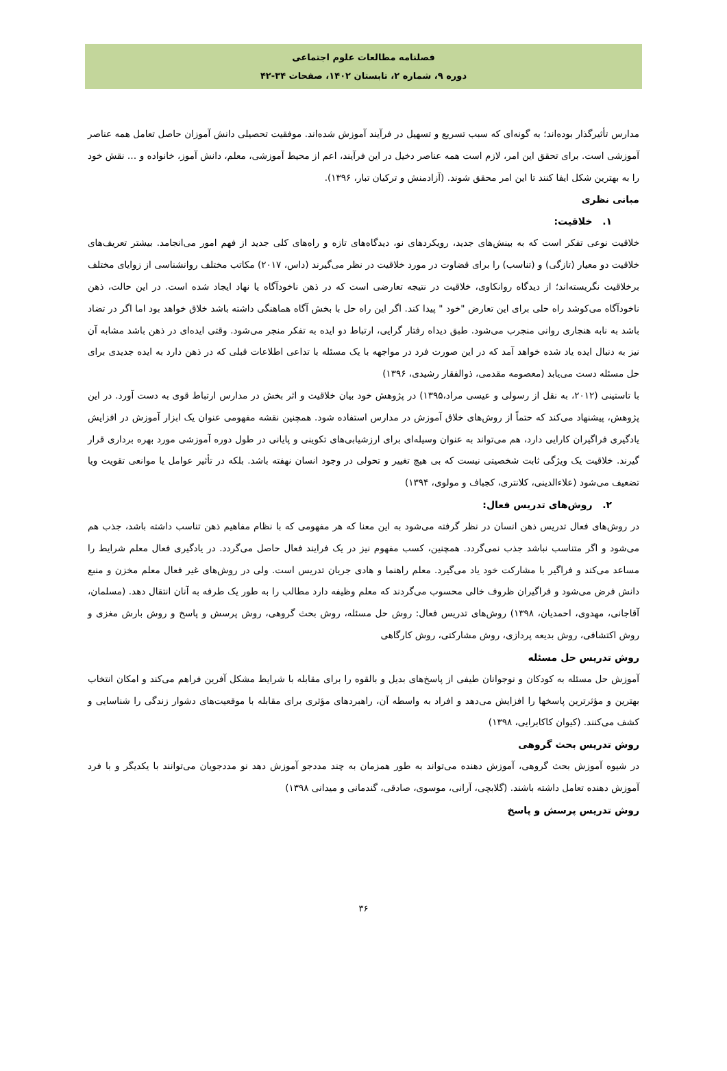فصلنامه مطالعات علوم اجتماعی
دوره ۹، شماره ۲، تابستان ۱۴۰۲، صفحات ۳۴-۴۲
مدارس تأثیرگذار بوده‌اند؛ به گونه‌ای که سبب تسریع و تسهیل در فرآیند آموزش شده‌اند. موفقیت تحصیلی دانش آموزان حاصل تعامل همه عناصر آموزشی است. برای تحقق این امر، لازم است همه عناصر دخیل در این فرآیند، اعم از محیط آموزشی، معلم، دانش آموز، خانواده و … نقش خود را به بهترین شکل ایفا کنند تا این امر محقق شوند. (آزادمنش و ترکیان تبار، ۱۳۹۶).
مبانی نظری
۱. خلاقیت:
خلاقیت نوعی تفکر است که به بینش‌های جدید، رویکردهای نو، دیدگاه‌های تازه و راه‌های کلی جدید از فهم امور می‌انجامد. بیشتر تعریف‌های خلاقیت دو معیار (تازگی) و (تناسب) را برای قضاوت در مورد خلاقیت در نظر می‌گیرند (داس، ۲۰۱۷) مکاتب مختلف روانشناسی از زوایای مختلف برخلاقیت نگریسته‌اند؛ از دیدگاه روانکاوی، خلاقیت در نتیجه تعارضی است که در ذهن ناخودآگاه یا نهاد ایجاد شده است. در این حالت، ذهن ناخودآگاه می‌کوشد راه حلی برای این تعارض "خود " پیدا کند. اگر این راه حل با بخش آگاه هماهنگی داشته باشد خلاق خواهد بود اما اگر در تضاد باشد به نابه هنجاری روانی منجرب می‌شود. طبق دیداه رفتار گرایی، ارتباط دو ایده به تفکر منجر می‌شود. وقتی ایده‌ای در ذهن باشد مشابه آن نیز به دنبال ایده یاد شده خواهد آمد که در این صورت فرد در مواجهه با یک مسئله با تداعی اطلاعات قبلی که در ذهن دارد به ایده جدیدی برای حل مسئله دست می‌یابد (معصومه مقدمی، ذوالفقار رشیدی، ۱۳۹۶)
با تاستینی (۲۰۱۲، به نقل از رسولی و عیسی مراد،۱۳۹۵) در پژوهش خود بیان خلاقیت و اثر بخش در مدارس ارتباط قوی به دست آورد. در این پژوهش، پیشنهاد می‌کند که حتماً از روش‌های خلاق آموزش در مدارس استفاده شود. همچنین نقشه مفهومی عنوان یک ابزار آموزش در افزایش یادگیری فراگیران کارایی دارد، هم می‌تواند به عنوان وسیله‌ای برای ارزشیابی‌های تکوینی و پایانی در طول دوره آموزشی مورد بهره برداری قرار گیرند. خلاقیت یک ویژگی ثابت شخصیتی نیست که بی هیچ تغییر و تحولی در وجود انسان نهفته باشد. بلکه در تأثیر عوامل یا موانعی تقویت ویا تضعیف می‌شود (علاءالدینی، کلانتری، کجباف و مولوی، ۱۳۹۴)
۲. روش‌های تدریس فعال:
در روش‌های فعال تدریس ذهن انسان در نظر گرفته می‌شود به این معنا که هر مفهومی که با نظام مفاهیم ذهن تناسب داشته باشد، جذب هم می‌شود و اگر متناسب نباشد جذب نمی‌گردد. همچنین، کسب مفهوم نیز در یک فرایند فعال حاصل می‌گردد. در یادگیری فعال معلم شرایط را مساعد می‌کند و فراگیر با مشارکت خود یاد می‌گیرد. معلم راهنما و هادی جریان تدریس است. ولی در روش‌های غیر فعال معلم مخزن و منبع دانش فرض می‌شود و فراگیران ظروف خالی محسوب می‌گردند که معلم وظیفه دارد مطالب را به طور یک طرفه به آنان انتقال دهد. (مسلمان، آقاجانی، مهدوی، احمدیان، ۱۳۹۸) روش‌های تدریس فعال: روش حل مسئله، روش بحث گروهی، روش پرسش و پاسخ و روش بارش مغزی و روش اکتشافی، روش بدیعه پردازی، روش مشارکتی، روش کارگاهی
روش تدریس حل مسئله
آموزش حل مسئله به کودکان و نوجوانان طیفی از پاسخ‌های بدیل و بالقوه را برای مقابله با شرایط مشکل آفرین فراهم می‌کند و امکان انتخاب بهترین و مؤثرترین پاسخها را افزایش می‌دهد و افراد به واسطه آن، راهبردهای مؤثری برای مقابله با موقعیت‌های دشوار زندگی را شناسایی و کشف می‌کنند. (کیوان کاکابرایی، ۱۳۹۸)
روش تدریس بحث گروهی
در شیوه آموزش بحث گروهی، آموزش دهنده می‌تواند به طور همزمان به چند مددجو آموزش دهد نو مددجویان می‌توانند با یکدیگر و با فرد آموزش دهنده تعامل داشته باشند. (گلابچی، آرانی، موسوی، صادقی، گندمانی و میدانی ۱۳۹۸)
روش تدریس پرسش و پاسخ
۳۶